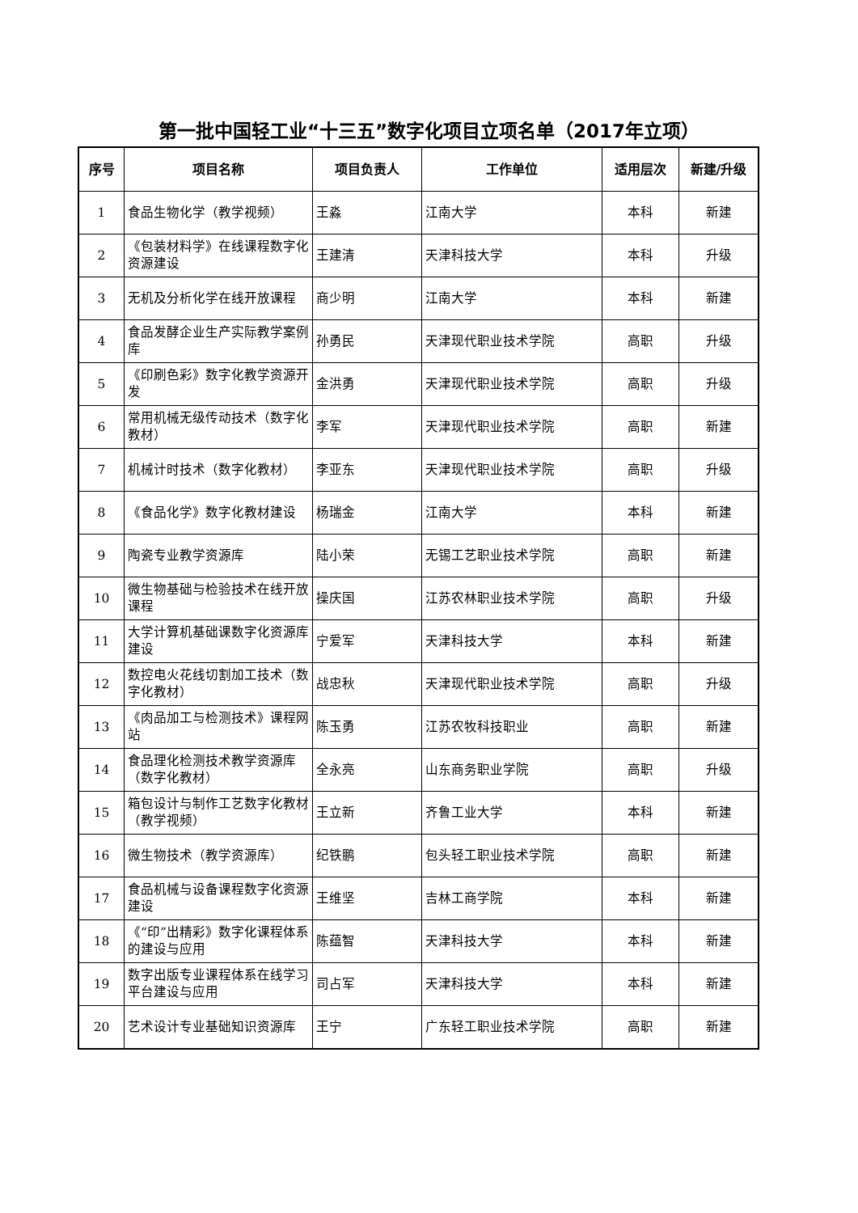第一批中国轻工业“十三五”数字化项目立项名单（2017年立项）
| 序号 | 项目名称 | 项目负责人 | 工作单位 | 适用层次 | 新建/升级 |
| --- | --- | --- | --- | --- | --- |
| 1 | 食品生物化学（教学视频） | 王淼 | 江南大学 | 本科 | 新建 |
| 2 | 《包装材料学》在线课程数字化资源建设 | 王建清 | 天津科技大学 | 本科 | 升级 |
| 3 | 无机及分析化学在线开放课程 | 商少明 | 江南大学 | 本科 | 新建 |
| 4 | 食品发酵企业生产实际教学案例库 | 孙勇民 | 天津现代职业技术学院 | 高职 | 升级 |
| 5 | 《印刷色彩》数字化教学资源开发 | 金洪勇 | 天津现代职业技术学院 | 高职 | 升级 |
| 6 | 常用机械无级传动技术（数字化教材） | 李军 | 天津现代职业技术学院 | 高职 | 新建 |
| 7 | 机械计时技术（数字化教材） | 李亚东 | 天津现代职业技术学院 | 高职 | 升级 |
| 8 | 《食品化学》数字化教材建设 | 杨瑞金 | 江南大学 | 本科 | 新建 |
| 9 | 陶瓷专业教学资源库 | 陆小荣 | 无锡工艺职业技术学院 | 高职 | 新建 |
| 10 | 微生物基础与检验技术在线开放课程 | 操庆国 | 江苏农林职业技术学院 | 高职 | 升级 |
| 11 | 大学计算机基础课数字化资源库建设 | 宁爱军 | 天津科技大学 | 本科 | 新建 |
| 12 | 数控电火花线切割加工技术（数字化教材） | 战忠秋 | 天津现代职业技术学院 | 高职 | 升级 |
| 13 | 《肉品加工与检测技术》课程网站 | 陈玉勇 | 江苏农牧科技职业 | 高职 | 新建 |
| 14 | 食品理化检测技术教学资源库（数字化教材） | 全永亮 | 山东商务职业学院 | 高职 | 升级 |
| 15 | 箱包设计与制作工艺数字化教材（教学视频） | 王立新 | 齐鲁工业大学 | 本科 | 新建 |
| 16 | 微生物技术（教学资源库） | 纪铁鹏 | 包头轻工职业技术学院 | 高职 | 新建 |
| 17 | 食品机械与设备课程数字化资源建设 | 王维坚 | 吉林工商学院 | 本科 | 新建 |
| 18 | 《“印”出精彩》数字化课程体系的建设与应用 | 陈蕴智 | 天津科技大学 | 本科 | 新建 |
| 19 | 数字出版专业课程体系在线学习平台建设与应用 | 司占军 | 天津科技大学 | 本科 | 新建 |
| 20 | 艺术设计专业基础知识资源库 | 王宁 | 广东轻工职业技术学院 | 高职 | 新建 |